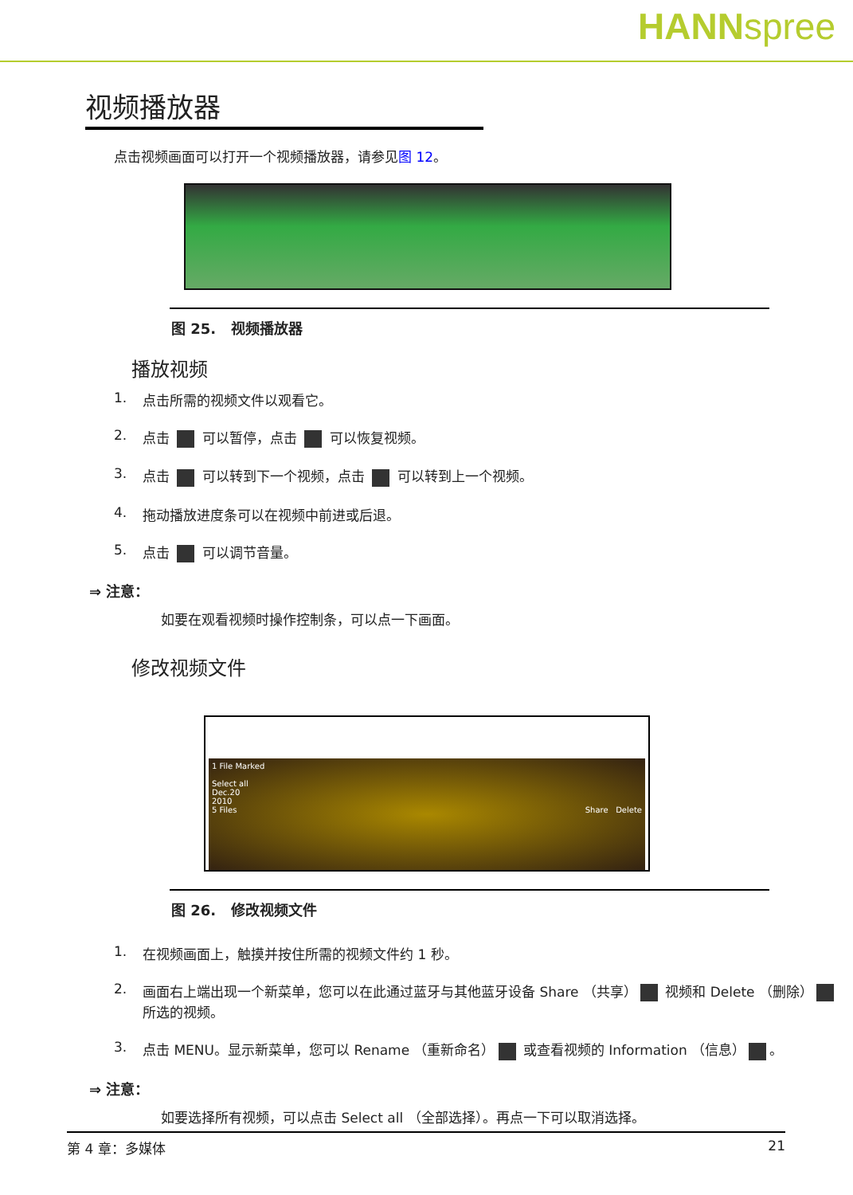HANNspree
视频播放器
点击视频画面可以打开一个视频播放器，请参见图 12。
图 25. 视频播放器
播放视频
1. 点击所需的视频文件以观看它。
2. 点击 可以暂停，点击 可以恢复视频。
3. 点击 可以转到下一个视频，点击 可以转到上一个视频。
4. 拖动播放进度条可以在视频中前进或后退。
5. 点击 可以调节音量。
⇒ 注意：
如要在观看视频时操作控制条，可以点一下画面。
修改视频文件
1 File Marked
Select all
Dec.20
2010
5 Files Share Delete
图 26. 修改视频文件
1. 在视频画面上，触摸并按住所需的视频文件约 1 秒。
2. 画面右上端出现一个新菜单，您可以在此通过蓝牙与其他蓝牙设备 Share （共享） 视频和 Delete （删除） 所选的视频。
3. 点击 MENU。显示新菜单，您可以 Rename （重新命名） 或查看视频的 Information （信息） 。
⇒ 注意：
如要选择所有视频，可以点击 Select all （全部选择）。再点一下可以取消选择。
第 4 章：多媒体 21